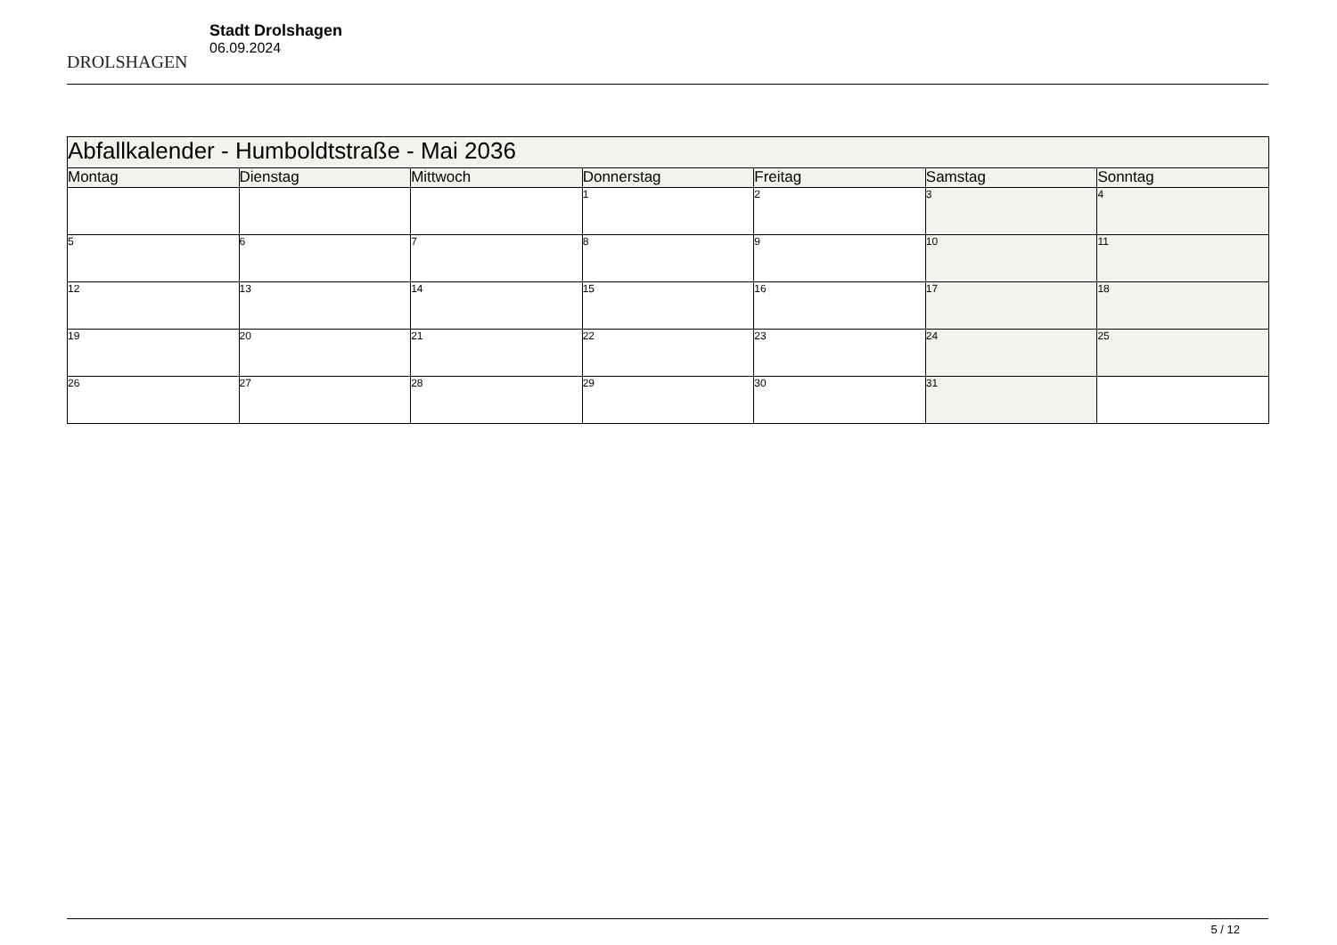DROLSHAGEN
Stadt Drolshagen
06.09.2024
| Abfallkalender - Humboldtstraße - Mai 2036 | | | | | | |
| --- | --- | --- | --- | --- | --- | --- |
| Montag | Dienstag | Mittwoch | Donnerstag | Freitag | Samstag | Sonntag |
| | | | 1 | 2 | 3 | 4 |
| 5 | 6 | 7 | 8 | 9 | 10 | 11 |
| 12 | 13 | 14 | 15 | 16 | 17 | 18 |
| 19 | 20 | 21 | 22 | 23 | 24 | 25 |
| 26 | 27 | 28 | 29 | 30 | 31 | |
5 / 12